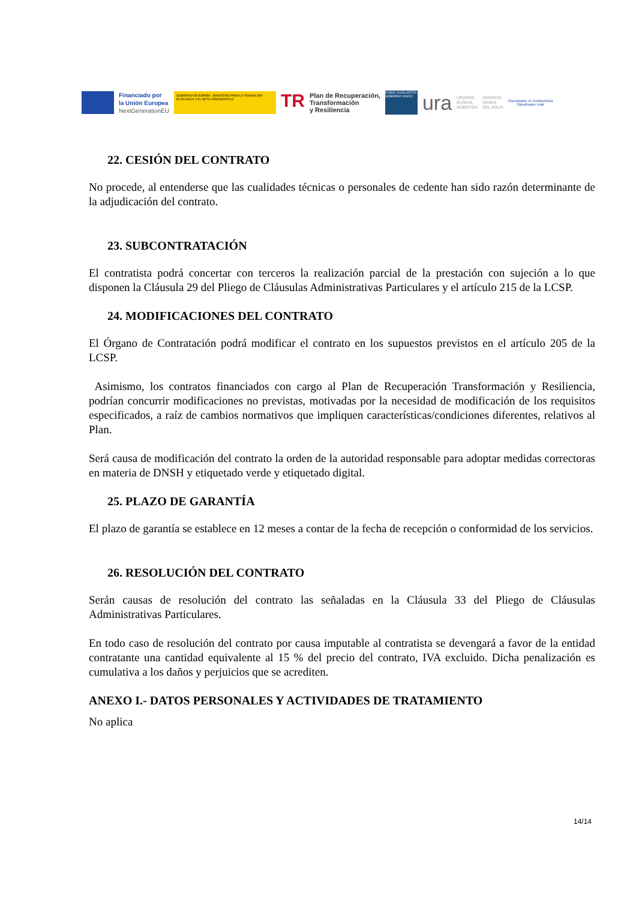Financiado por
la Unión Europea
NextGenerationEU
GOBIERNO DE ESPAÑA MINISTERIO PARA LA TRANSICIÓN ECOLÓGICA Y EL RETO DEMOGRÁFICO
TR
Plan de Recuperación,
Transformación
y Resiliencia
EUSKO JAURLARITZA GOBIERNO VASCO
ura
URAREN
EUSKAL
AGENTZIA
AGENCIA
VASCA
DEL AGUA
Gipuzkoako Ur Kontsortzioa
Gipuzkoako Urak
22. CESIÓN DEL CONTRATO
No procede, al entenderse que las cualidades técnicas o personales de cedente han sido razón determinante de la adjudicación del contrato.
23. SUBCONTRATACIÓN
El contratista podrá concertar con terceros la realización parcial de la prestación con sujeción a lo que disponen la Cláusula 29 del Pliego de Cláusulas Administrativas Particulares y el artículo 215 de la LCSP.
24. MODIFICACIONES DEL CONTRATO
El Órgano de Contratación podrá modificar el contrato en los supuestos previstos en el artículo 205 de la LCSP.
Asimismo, los contratos financiados con cargo al Plan de Recuperación Transformación y Resiliencia, podrían concurrir modificaciones no previstas, motivadas por la necesidad de modificación de los requisitos especificados, a raíz de cambios normativos que impliquen características/condiciones diferentes, relativos al Plan.
Será causa de modificación del contrato la orden de la autoridad responsable para adoptar medidas correctoras en materia de DNSH y etiquetado verde y etiquetado digital.
25. PLAZO DE GARANTÍA
El plazo de garantía se establece en 12 meses a contar de la fecha de recepción o conformidad de los servicios.
26. RESOLUCIÓN DEL CONTRATO
Serán causas de resolución del contrato las señaladas en la Cláusula 33 del Pliego de Cláusulas Administrativas Particulares.
En todo caso de resolución del contrato por causa imputable al contratista se devengará a favor de la entidad contratante una cantidad equivalente al 15 % del precio del contrato, IVA excluido. Dicha penalización es cumulativa a los daños y perjuicios que se acrediten.
ANEXO I.- DATOS PERSONALES Y ACTIVIDADES DE TRATAMIENTO
No aplica
14/14